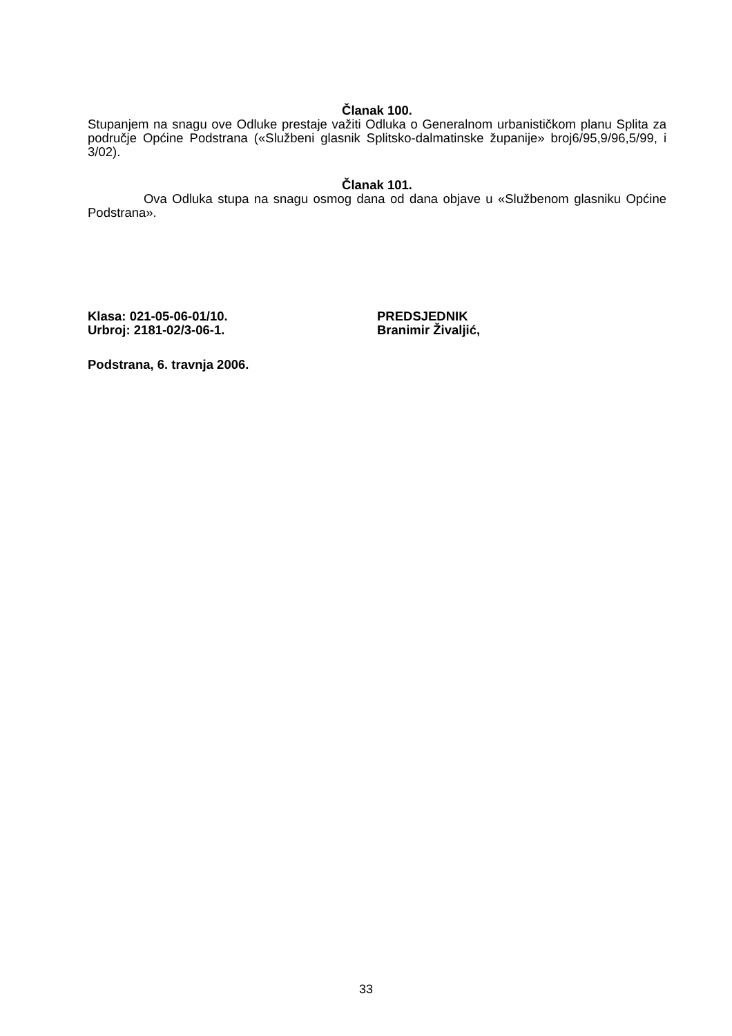Članak 100.
Stupanjem na snagu ove Odluke prestaje važiti Odluka o Generalnom urbanističkom planu Splita za područje Općine Podstrana («Službeni glasnik Splitsko-dalmatinske županije» broj6/95,9/96,5/99, i 3/02).
Članak 101.
Ova Odluka stupa na snagu osmog dana od dana objave u «Službenom glasniku Općine Podstrana».
Klasa: 021-05-06-01/10.
Urbroj: 2181-02/3-06-1.
PREDSJEDNIK
Branimir Živaljić,
Podstrana, 6. travnja 2006.
33